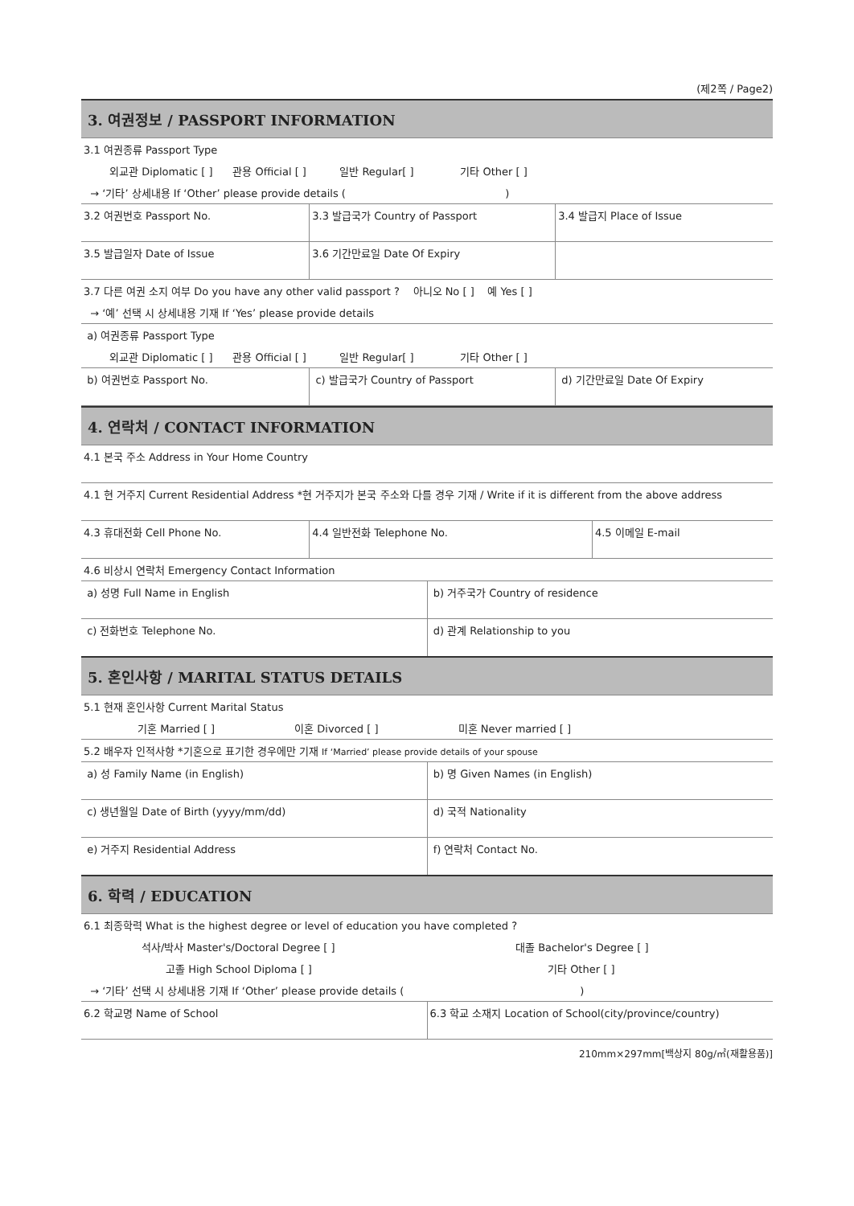(제2쪽 / Page2)
| 3. 여권정보 / PASSPORT INFORMATION | | |
| 3.1 여권종류 Passport Type | | |
| 외교관 Diplomatic [ ] 관용 Official [ ] 일반 Regular[ ] 기타 Other [ ] | | |
| → ‘기타’ 상세내용 If ‘Other’ please provide details ( ) | | |
| 3.2 여권번호 Passport No. | 3.3 발급국가 Country of Passport | 3.4 발급지 Place of Issue |
| 3.5 발급일자 Date of Issue | 3.6 기간만료일 Date Of Expiry | |
| 3.7 다른 여권 소지 여부 Do you have any other valid passport ? 아니오 No [ ] 예 Yes [ ] | | |
| → ‘예’ 선택 시 상세내용 기재 If ‘Yes’ please provide details | | |
| a) 여권종류 Passport Type | | |
| 외교관 Diplomatic [ ] 관용 Official [ ] 일반 Regular[ ] 기타 Other [ ] | | |
| b) 여권번호 Passport No. | c) 발급국가 Country of Passport | d) 기간만료일 Date Of Expiry |
| 4. 연락처 / CONTACT INFORMATION | | |
| 4.1 본국 주소 Address in Your Home Country | | |
| 4.1 현 거주지 Current Residential Address *현 거주지가 본국 주소와 다를 경우 기재 / Write if it is different from the above address | | |
| 4.3 휴대전화 Cell Phone No. | 4.4 일반전화 Telephone No. | 4.5 이메일 E-mail |
| 4.6 비상시 연락처 Emergency Contact Information | |
| a) 성명 Full Name in English | b) 거주국가 Country of residence |
| c) 전화번호 Telephone No. | d) 관계 Relationship to you |
| 5. 혼인사항 / MARITAL STATUS DETAILS | |
| 5.1 현재 혼인사항 Current Marital Status | |
| 기혼 Married [ ] 이혼 Divorced [ ] 미혼 Never married [ ] | |
| 5.2 배우자 인적사항 *기혼으로 표기한 경우에만 기재 If ‘Married’ please provide details of your spouse | |
| a) 성 Family Name (in English) | b) 명 Given Names (in English) |
| c) 생년월일 Date of Birth (yyyy/mm/dd) | d) 국적 Nationality |
| e) 거주지 Residential Address | f) 연락처 Contact No. |
| 6. 학력 / EDUCATION | |
| 6.1 최종학력 What is the highest degree or level of education you have completed ? | |
| 석사/박사 Master's/Doctoral Degree [ ] | 대졸 Bachelor's Degree [ ] |
| 고졸 High School Diploma [ ] | 기타 Other [ ] |
| → ‘기타’ 선택 시 상세내용 기재 If ‘Other’ please provide details ( ) | |
| 6.2 학교명 Name of School | 6.3 학교 소재지 Location of School(city/province/country) |
210mm×297mm[백상지 80g/㎡(재활용품)]